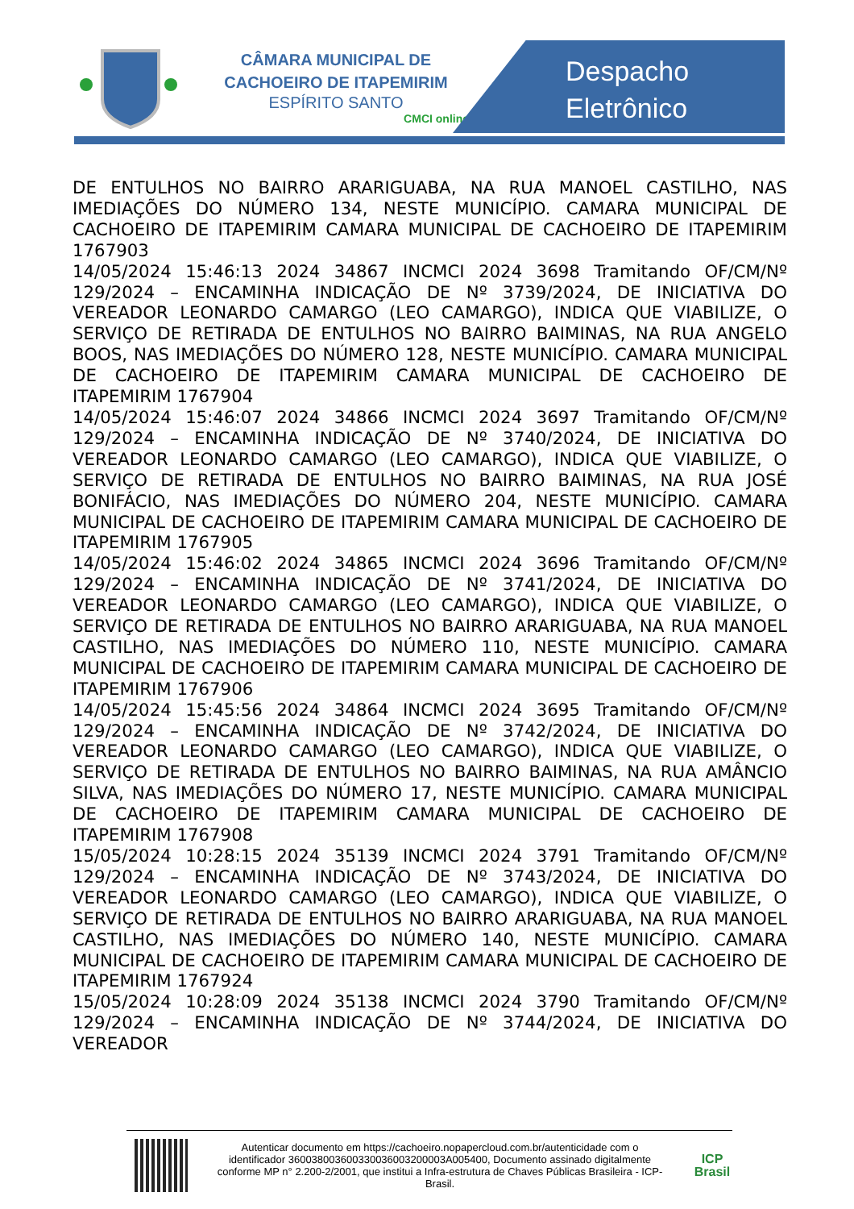CÂMARA MUNICIPAL DE
CACHOEIRO DE ITAPEMIRIM
ESPÍRITO SANTO
CMCI online
Despacho
Eletrônico
DE ENTULHOS NO BAIRRO ARARIGUABA, NA RUA MANOEL CASTILHO, NAS IMEDIAÇÕES DO NÚMERO 134, NESTE MUNICÍPIO. CAMARA MUNICIPAL DE CACHOEIRO DE ITAPEMIRIM CAMARA MUNICIPAL DE CACHOEIRO DE ITAPEMIRIM 1767903
14/05/2024 15:46:13 2024 34867 INCMCI 2024 3698 Tramitando OF/CM/Nº 129/2024 – ENCAMINHA INDICAÇÃO DE Nº 3739/2024, DE INICIATIVA DO VEREADOR LEONARDO CAMARGO (LEO CAMARGO), INDICA QUE VIABILIZE, O SERVIÇO DE RETIRADA DE ENTULHOS NO BAIRRO BAIMINAS, NA RUA ANGELO BOOS, NAS IMEDIAÇÕES DO NÚMERO 128, NESTE MUNICÍPIO. CAMARA MUNICIPAL DE CACHOEIRO DE ITAPEMIRIM CAMARA MUNICIPAL DE CACHOEIRO DE ITAPEMIRIM 1767904
14/05/2024 15:46:07 2024 34866 INCMCI 2024 3697 Tramitando OF/CM/Nº 129/2024 – ENCAMINHA INDICAÇÃO DE Nº 3740/2024, DE INICIATIVA DO VEREADOR LEONARDO CAMARGO (LEO CAMARGO), INDICA QUE VIABILIZE, O SERVIÇO DE RETIRADA DE ENTULHOS NO BAIRRO BAIMINAS, NA RUA JOSÉ BONIFÁCIO, NAS IMEDIAÇÕES DO NÚMERO 204, NESTE MUNICÍPIO. CAMARA MUNICIPAL DE CACHOEIRO DE ITAPEMIRIM CAMARA MUNICIPAL DE CACHOEIRO DE ITAPEMIRIM 1767905
14/05/2024 15:46:02 2024 34865 INCMCI 2024 3696 Tramitando OF/CM/Nº 129/2024 – ENCAMINHA INDICAÇÃO DE Nº 3741/2024, DE INICIATIVA DO VEREADOR LEONARDO CAMARGO (LEO CAMARGO), INDICA QUE VIABILIZE, O SERVIÇO DE RETIRADA DE ENTULHOS NO BAIRRO ARARIGUABA, NA RUA MANOEL CASTILHO, NAS IMEDIAÇÕES DO NÚMERO 110, NESTE MUNICÍPIO. CAMARA MUNICIPAL DE CACHOEIRO DE ITAPEMIRIM CAMARA MUNICIPAL DE CACHOEIRO DE ITAPEMIRIM 1767906
14/05/2024 15:45:56 2024 34864 INCMCI 2024 3695 Tramitando OF/CM/Nº 129/2024 – ENCAMINHA INDICAÇÃO DE Nº 3742/2024, DE INICIATIVA DO VEREADOR LEONARDO CAMARGO (LEO CAMARGO), INDICA QUE VIABILIZE, O SERVIÇO DE RETIRADA DE ENTULHOS NO BAIRRO BAIMINAS, NA RUA AMÂNCIO SILVA, NAS IMEDIAÇÕES DO NÚMERO 17, NESTE MUNICÍPIO. CAMARA MUNICIPAL DE CACHOEIRO DE ITAPEMIRIM CAMARA MUNICIPAL DE CACHOEIRO DE ITAPEMIRIM 1767908
15/05/2024 10:28:15 2024 35139 INCMCI 2024 3791 Tramitando OF/CM/Nº 129/2024 – ENCAMINHA INDICAÇÃO DE Nº 3743/2024, DE INICIATIVA DO VEREADOR LEONARDO CAMARGO (LEO CAMARGO), INDICA QUE VIABILIZE, O SERVIÇO DE RETIRADA DE ENTULHOS NO BAIRRO ARARIGUABA, NA RUA MANOEL CASTILHO, NAS IMEDIAÇÕES DO NÚMERO 140, NESTE MUNICÍPIO. CAMARA MUNICIPAL DE CACHOEIRO DE ITAPEMIRIM CAMARA MUNICIPAL DE CACHOEIRO DE ITAPEMIRIM 1767924
15/05/2024 10:28:09 2024 35138 INCMCI 2024 3790 Tramitando OF/CM/Nº 129/2024 – ENCAMINHA INDICAÇÃO DE Nº 3744/2024, DE INICIATIVA DO VEREADOR
Autenticar documento em https://cachoeiro.nopapercloud.com.br/autenticidade com o identificador 360038003600330036003200003A005400, Documento assinado digitalmente conforme MP n° 2.200-2/2001, que institui a Infra-estrutura de Chaves Públicas Brasileira - ICP-Brasil.
ICP
Brasil